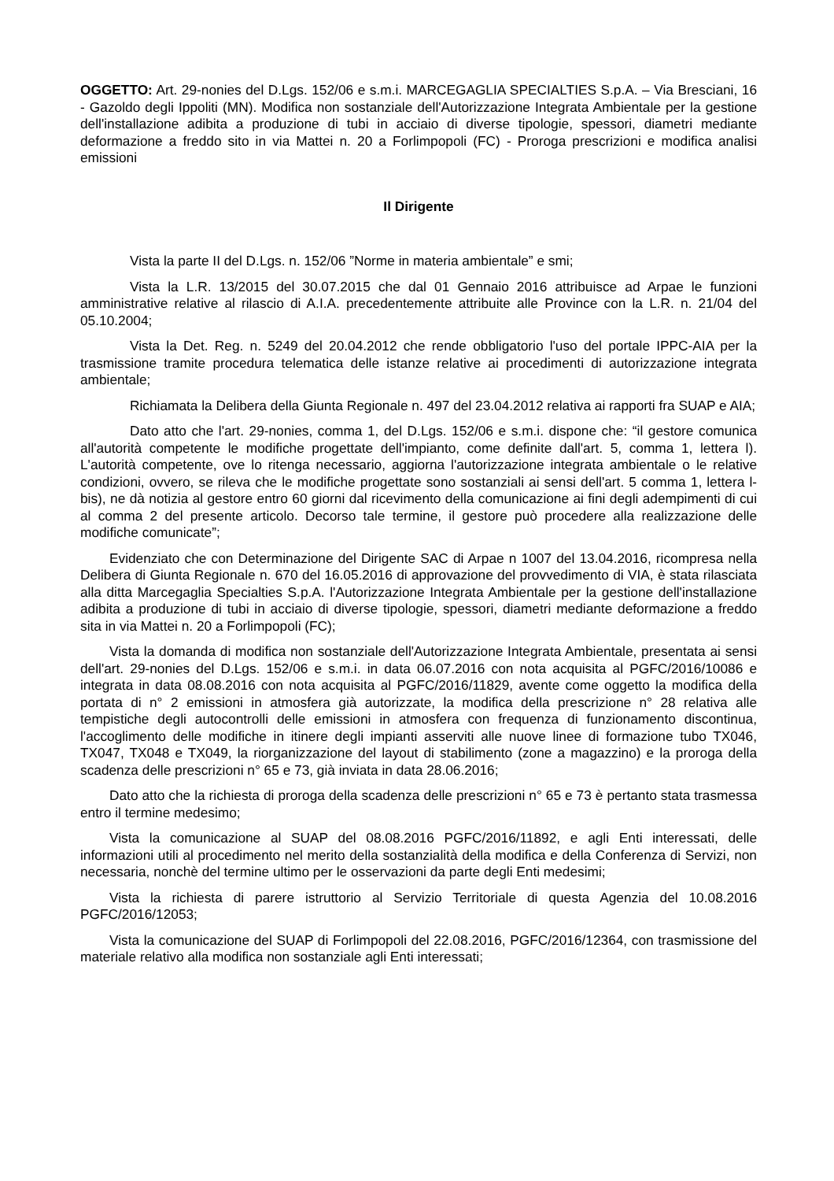OGGETTO: Art. 29-nonies del D.Lgs. 152/06 e s.m.i. MARCEGAGLIA SPECIALTIES S.p.A. – Via Bresciani, 16 - Gazoldo degli Ippoliti (MN). Modifica non sostanziale dell'Autorizzazione Integrata Ambientale per la gestione dell'installazione adibita a produzione di tubi in acciaio di diverse tipologie, spessori, diametri mediante deformazione a freddo sito in via Mattei n. 20 a Forlimpopoli (FC) - Proroga prescrizioni e modifica analisi emissioni
Il Dirigente
Vista la parte II del D.Lgs. n. 152/06 ”Norme in materia ambientale” e smi;
Vista la L.R. 13/2015 del 30.07.2015 che dal 01 Gennaio 2016 attribuisce ad Arpae le funzioni amministrative relative al rilascio di A.I.A. precedentemente attribuite alle Province con la L.R. n. 21/04 del 05.10.2004;
Vista la Det. Reg. n. 5249 del 20.04.2012 che rende obbligatorio l'uso del portale IPPC-AIA per la trasmissione tramite procedura telematica delle istanze relative ai procedimenti di autorizzazione integrata ambientale;
Richiamata la Delibera della Giunta Regionale n. 497 del 23.04.2012 relativa ai rapporti fra SUAP e AIA;
Dato atto che l'art. 29-nonies, comma 1, del D.Lgs. 152/06 e s.m.i. dispone che: “il gestore comunica all'autorità competente le modifiche progettate dell'impianto, come definite dall'art. 5, comma 1, lettera l). L'autorità competente, ove lo ritenga necessario, aggiorna l'autorizzazione integrata ambientale o le relative condizioni, ovvero, se rileva che le modifiche progettate sono sostanziali ai sensi dell'art. 5 comma 1, lettera l-bis), ne dà notizia al gestore entro 60 giorni dal ricevimento della comunicazione ai fini degli adempimenti di cui al comma 2 del presente articolo. Decorso tale termine, il gestore può procedere alla realizzazione delle modifiche comunicate”;
Evidenziato che con Determinazione del Dirigente SAC di Arpae n 1007 del 13.04.2016, ricompresa nella Delibera di Giunta Regionale n. 670 del 16.05.2016 di approvazione del provvedimento di VIA, è stata rilasciata alla ditta Marcegaglia Specialties S.p.A. l'Autorizzazione Integrata Ambientale per la gestione dell'installazione adibita a produzione di tubi in acciaio di diverse tipologie, spessori, diametri mediante deformazione a freddo sita in via Mattei n. 20 a Forlimpopoli (FC);
Vista la domanda di modifica non sostanziale dell'Autorizzazione Integrata Ambientale, presentata ai sensi dell'art. 29-nonies del D.Lgs. 152/06 e s.m.i. in data 06.07.2016 con nota acquisita al PGFC/2016/10086 e integrata in data 08.08.2016 con nota acquisita al PGFC/2016/11829, avente come oggetto la modifica della portata di n° 2 emissioni in atmosfera già autorizzate, la modifica della prescrizione n° 28 relativa alle tempistiche degli autocontrolli delle emissioni in atmosfera con frequenza di funzionamento discontinua, l'accoglimento delle modifiche in itinere degli impianti asserviti alle nuove linee di formazione tubo TX046, TX047, TX048 e TX049, la riorganizzazione del layout di stabilimento (zone a magazzino) e la proroga della scadenza delle prescrizioni n° 65 e 73, già inviata in data 28.06.2016;
Dato atto che la richiesta di proroga della scadenza delle prescrizioni n° 65 e 73 è pertanto stata trasmessa entro il termine medesimo;
Vista la comunicazione al SUAP del 08.08.2016 PGFC/2016/11892, e agli Enti interessati, delle informazioni utili al procedimento nel merito della sostanzialità della modifica e della Conferenza di Servizi, non necessaria, nonchè del termine ultimo per le osservazioni da parte degli Enti medesimi;
Vista la richiesta di parere istruttorio al Servizio Territoriale di questa Agenzia del 10.08.2016 PGFC/2016/12053;
Vista la comunicazione del SUAP di Forlimpopoli del 22.08.2016, PGFC/2016/12364, con trasmissione del materiale relativo alla modifica non sostanziale agli Enti interessati;